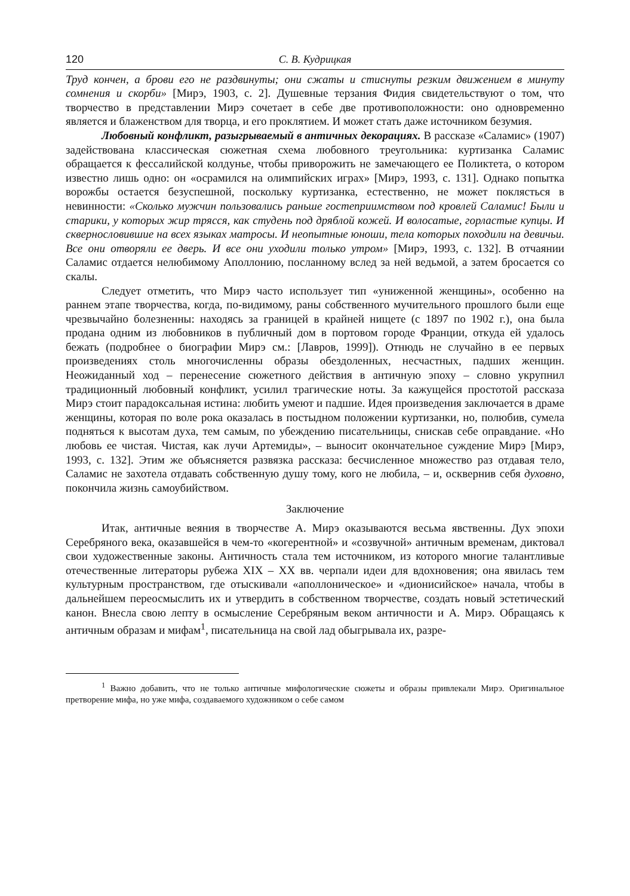120 С. В. Кудрицкая
Труд кончен, а брови его не раздвинуты; они сжаты и стиснуты резким движением в минуту сомнения и скорби» [Мирэ, 1903, с. 2]. Душевные терзания Фидия свидетельствуют о том, что творчество в представлении Мирэ сочетает в себе две противоположности: оно одновременно является и блаженством для творца, и его проклятием. И может стать даже источником безумия.
Любовный конфликт, разыгрываемый в античных декорациях. В рассказе «Саламис» (1907) задействована классическая сюжетная схема любовного треугольника: куртизанка Саламис обращается к фессалийской колдунье, чтобы приворожить не замечающего ее Поликтета, о котором известно лишь одно: он «осрамился на олимпийских играх» [Мирэ, 1993, с. 131]. Однако попытка ворожбы остается безуспешной, поскольку куртизанка, естественно, не может поклясться в невинности: «Сколько мужчин пользовались раньше гостеприимством под кровлей Саламис! Были и старики, у которых жир трясся, как студень под дряблой кожей. И волосатые, горластые купцы. И сквернословившие на всех языках матросы. И неопытные юноши, тела которых походили на девичьи. Все они отворяли ее дверь. И все они уходили только утром» [Мирэ, 1993, с. 132]. В отчаянии Саламис отдается нелюбимому Аполлонию, посланному вслед за ней ведьмой, а затем бросается со скалы.
Следует отметить, что Мирэ часто использует тип «униженной женщины», особенно на раннем этапе творчества, когда, по-видимому, раны собственного мучительного прошлого были еще чрезвычайно болезненны: находясь за границей в крайней нищете (с 1897 по 1902 г.), она была продана одним из любовников в публичный дом в портовом городе Франции, откуда ей удалось бежать (подробнее о биографии Мирэ см.: [Лавров, 1999]). Отнюдь не случайно в ее первых произведениях столь многочисленны образы обездоленных, несчастных, падших женщин. Неожиданный ход – перенесение сюжетного действия в античную эпоху – словно укрупнил традиционный любовный конфликт, усилил трагические ноты. За кажущейся простотой рассказа Мирэ стоит парадоксальная истина: любить умеют и падшие. Идея произведения заключается в драме женщины, которая по воле рока оказалась в постыдном положении куртизанки, но, полюбив, сумела подняться к высотам духа, тем самым, по убеждению писательницы, снискав себе оправдание. «Но любовь ее чистая. Чистая, как лучи Артемиды», – выносит окончательное суждение Мирэ [Мирэ, 1993, с. 132]. Этим же объясняется развязка рассказа: бесчисленное множество раз отдавая тело, Саламис не захотела отдавать собственную душу тому, кого не любила, – и, осквернив себя духовно, покончила жизнь самоубийством.
Заключение
Итак, античные веяния в творчестве А. Мирэ оказываются весьма явственны. Дух эпохи Серебряного века, оказавшейся в чем-то «когерентной» и «созвучной» античным временам, диктовал свои художественные законы. Античность стала тем источником, из которого многие талантливые отечественные литераторы рубежа XIX – XX вв. черпали идеи для вдохновения; она явилась тем культурным пространством, где отыскивали «аполлоническое» и «дионисийское» начала, чтобы в дальнейшем переосмыслить их и утвердить в собственном творчестве, создать новый эстетический канон. Внесла свою лепту в осмысление Серебряным веком античности и А. Мирэ. Обращаясь к античным образам и мифам<sup>1</sup>, писательница на свой лад обыгрывала их, разре-
<sup>1</sup> Важно добавить, что не только античные мифологические сюжеты и образы привлекали Мирэ. Оригинальное претворение мифа, но уже мифа, создаваемого художником о себе самом